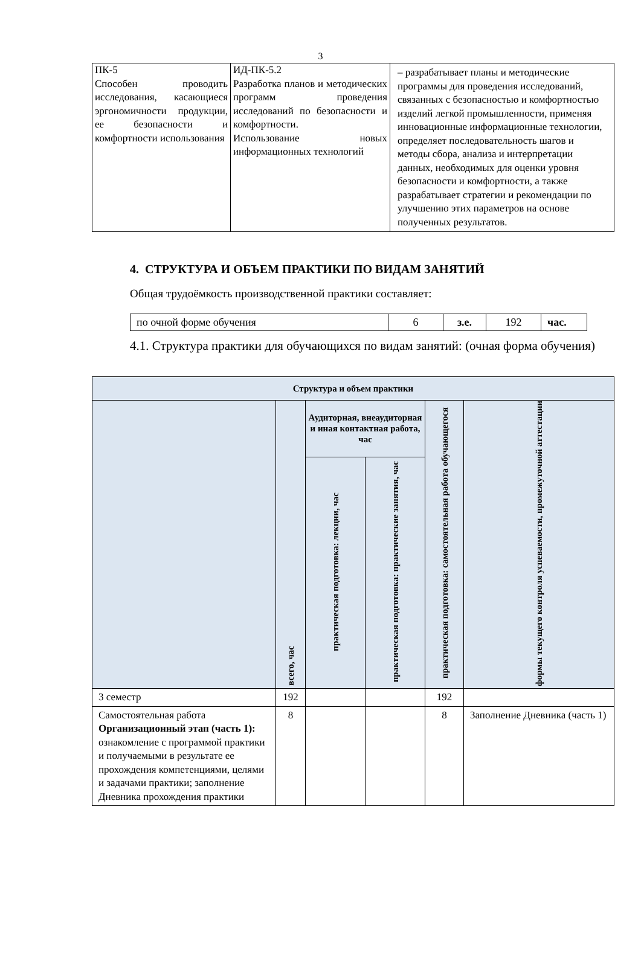3
| ПК-5 Способен проводить исследования, касающиеся эргономичности продукции, ее безопасности и комфортности использования | ИД-ПК-5.2 Разработка планов и методических программ проведения исследований по безопасности и комфортности. Использование новых информационных технологий | – разрабатывает планы и методические программы для проведения исследований, связанных с безопасностью и комфортностью изделий легкой промышленности, применяя инновационные информационные технологии, определяет последовательность шагов и методы сбора, анализа и интерпретации данных, необходимых для оценки уровня безопасности и комфортности, а также разрабатывает стратегии и рекомендации по улучшению этих параметров на основе полученных результатов. |
4. СТРУКТУРА И ОБЪЕМ ПРАКТИКИ ПО ВИДАМ ЗАНЯТИЙ
Общая трудоёмкость производственной практики составляет:
| по очной форме обучения | 6 | з.е. | 192 | час. |
4.1. Структура практики для обучающихся по видам занятий: (очная форма обучения)
| Структура и объем практики | | | | | |
| --- | --- | --- | --- | --- | --- |
| | всего, час | Аудиторная, внеаудиторная и иная контактная работа, час | | практическая подготовка: самостоятельная работа обучающегося | формы текущего контроля успеваемости, промежуточной аттестации |
| | | практическая подготовка: лекции, час | практическая подготовка: практические занятия, час | | |
| 3 семестр | 192 | | | 192 | |
| Самостоятельная работа Организационный этап (часть 1): ознакомление с программой практики и получаемыми в результате ее прохождения компетенциями, целями и задачами практики; заполнение Дневника прохождения практики | 8 | | | 8 | Заполнение Дневника (часть 1) |